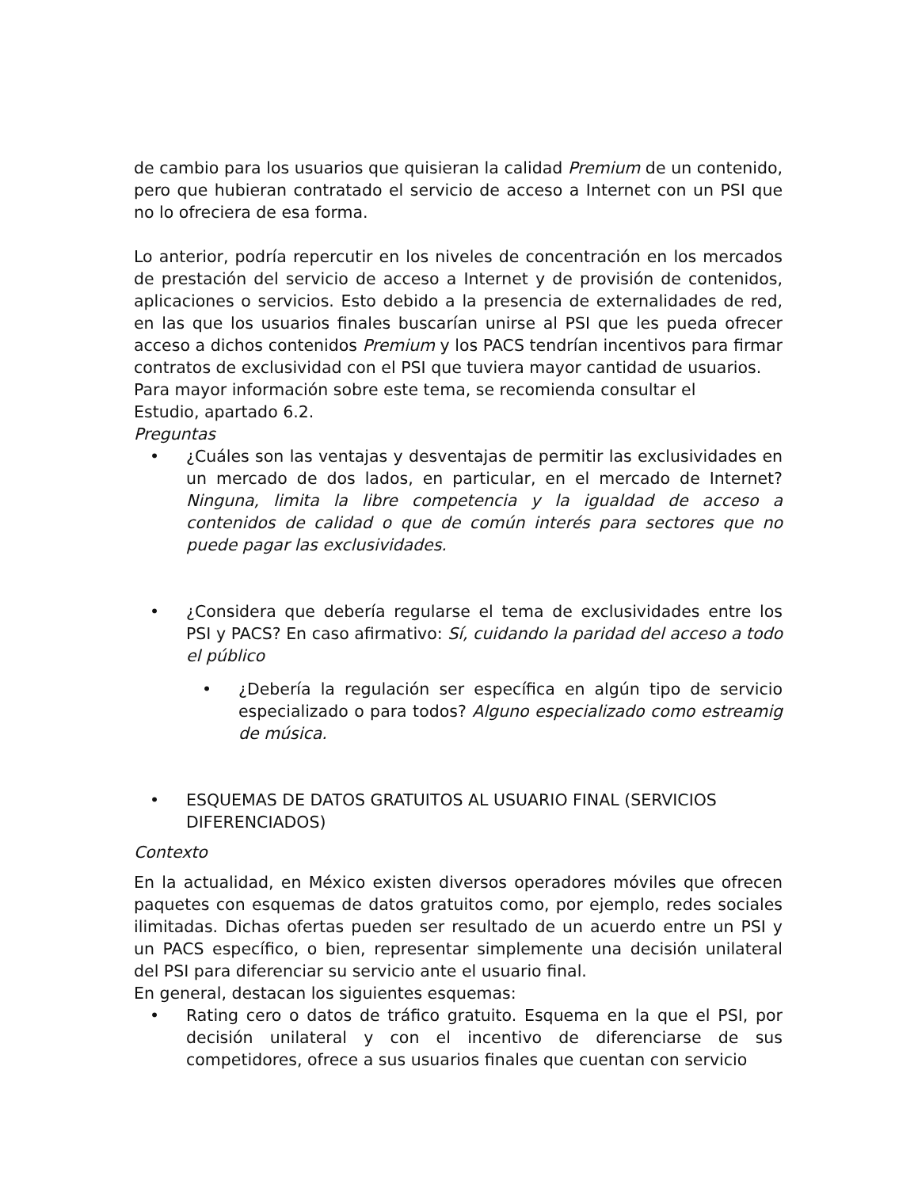de cambio para los usuarios que quisieran la calidad Premium de un contenido, pero que hubieran contratado el servicio de acceso a Internet con un PSI que no lo ofreciera de esa forma.
Lo anterior, podría repercutir en los niveles de concentración en los mercados de prestación del servicio de acceso a Internet y de provisión de contenidos, aplicaciones o servicios. Esto debido a la presencia de externalidades de red, en las que los usuarios finales buscarían unirse al PSI que les pueda ofrecer acceso a dichos contenidos Premium y los PACS tendrían incentivos para firmar contratos de exclusividad con el PSI que tuviera mayor cantidad de usuarios.
Para mayor información sobre este tema, se recomienda consultar el
Estudio, apartado 6.2.
Preguntas
• ¿Cuáles son las ventajas y desventajas de permitir las exclusividades en un mercado de dos lados, en particular, en el mercado de Internet? Ninguna, limita la libre competencia y la igualdad de acceso a contenidos de calidad o que de común interés para sectores que no puede pagar las exclusividades.
• ¿Considera que debería regularse el tema de exclusividades entre los PSI y PACS? En caso afirmativo: Sí, cuidando la paridad del acceso a todo el público
• ¿Debería la regulación ser específica en algún tipo de servicio especializado o para todos? Alguno especializado como estreamig de música.
• ESQUEMAS DE DATOS GRATUITOS AL USUARIO FINAL (SERVICIOS DIFERENCIADOS)
Contexto
En la actualidad, en México existen diversos operadores móviles que ofrecen paquetes con esquemas de datos gratuitos como, por ejemplo, redes sociales ilimitadas. Dichas ofertas pueden ser resultado de un acuerdo entre un PSI y un PACS específico, o bien, representar simplemente una decisión unilateral del PSI para diferenciar su servicio ante el usuario final.
En general, destacan los siguientes esquemas:
• Rating cero o datos de tráfico gratuito. Esquema en la que el PSI, por decisión unilateral y con el incentivo de diferenciarse de sus competidores, ofrece a sus usuarios finales que cuentan con servicio